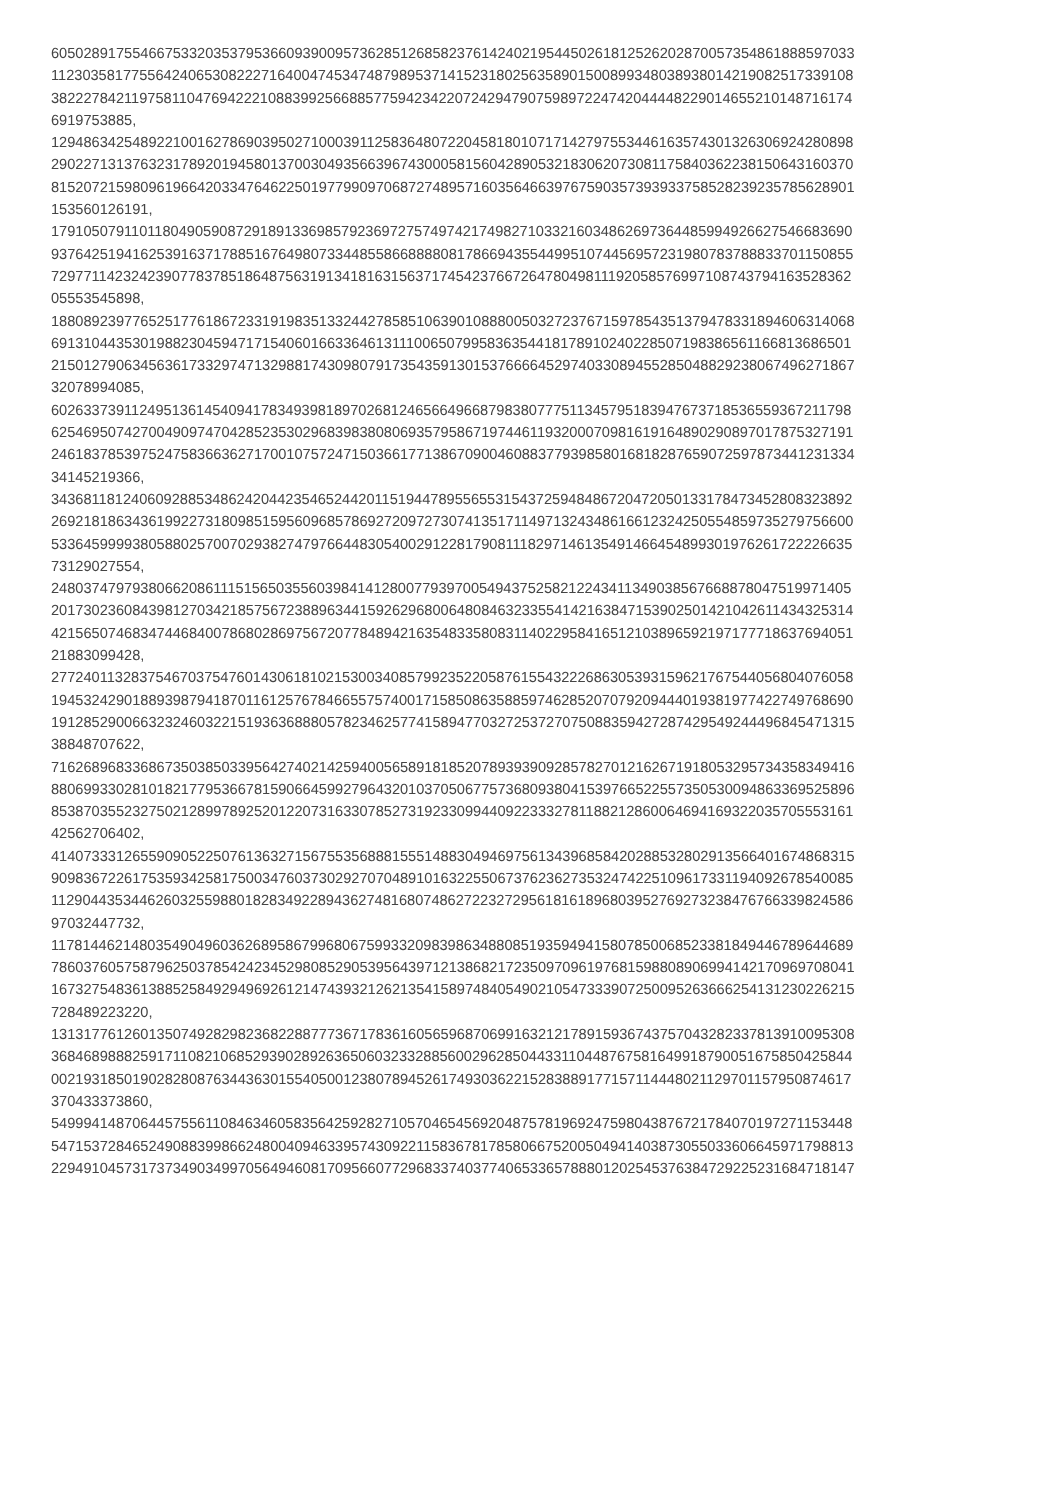605028917554667533203537953660939009573628512685823761424021954450261812526202870057354861888597033
112303581775564240653082227164004745347487989537141523180256358901500899348038938014219082517339108
382227842119758110476942221088399256688577594234220724294790759897224742044448229014655210148716174
6919753885,
129486342548922100162786903950271000391125836480722045818010717142797553446163574301326306924280898
290227131376323178920194580137003049356639674300058156042890532183062073081175840362238150643160370
815207215980961966420334764622501977990970687274895716035646639767590357393933758528239235785628901
153560126191,
179105079110118049059087291891336985792369727574974217498271033216034862697364485994926627546683690
937642519416253916371788516764980733448558668888081786694355449951074456957231980783788833701150855
729771142324239077837851864875631913418163156371745423766726478049811192058576997108743794163528362
05553545898,
188089239776525177618672331919835133244278585106390108880050327237671597854351379478331894606314068
691310443530198823045947171540601663364613111006507995836354418178910240228507198386561166813686501
215012790634563617332974713298817430980791735435913015376666452974033089455285048829238067496271867
32078994085,
602633739112495136145409417834939818970268124656649668798380777511345795183947673718536559367211798
625469507427004909747042852353029683983808069357958671974461193200070981619164890290897017875327191
246183785397524758366362717001075724715036617713867090046088377939858016818287659072597873441231334
34145219366,
343681181240609288534862420442354652442011519447895565531543725948486720472050133178473452808323892
269218186343619922731809851595609685786927209727307413517114971324348616612324250554859735279756600
533645999938058802570070293827479766448305400291228179081118297146135491466454899301976261722226635
73129027554,
248037479793806620861115156503556039841412800779397005494375258212243411349038567668878047519971405
201730236084398127034218575672388963441592629680064808463233554142163847153902501421042611434325314
421565074683474468400786802869756720778489421635483358083114022958416512103896592197177718637694051
21883099428,
277240113283754670375476014306181021530034085799235220587615543222686305393159621767544056804076058
194532429018893987941870116125767846655757400171585086358859746285207079209444019381977422749768690
191285290066323246032215193636888057823462577415894770327253727075088359427287429549244496845471315
38848707622,
716268968336867350385033956427402142594005658918185207893939092857827012162671918053295734358349416
880699330281018217795366781590664599279643201037050677573680938041539766522557350530094863369525896
853870355232750212899789252012207316330785273192330994409223332781188212860064694169322035705553161
42562706402,
414073331265590905225076136327156755356888155514883049469756134396858420288532802913566401674868315
909836722617535934258175003476037302927070489101632255067376236273532474225109617331194092678540085
112904435344626032559880182834922894362748168074862722327295618161896803952769273238476766339824586
97032447732,
117814462148035490496036268958679968067599332098398634880851935949415807850068523381849446789644689
786037605758796250378542423452980852905395643971213868217235097096197681598808906994142170969708041
167327548361388525849294969261214743932126213541589748405490210547333907250095263666254131230226215
728489223220,
131317761260135074928298236822887773671783616056596870699163212178915936743757043282337813910095308
368468988825917110821068529390289263650603233288560029628504433110448767581649918790051675850425844
002193185019028280876344363015540500123807894526174930362215283889177157114448021129701157950874617
370433373860,
549994148706445755611084634605835642592827105704654569204875781969247598043876721784070197271153448
547153728465249088399866248004094633957430922115836781785806675200504941403873055033606645971798813
229491045731737349034997056494608170956607729683374037740653365788801202545376384729225231684718147